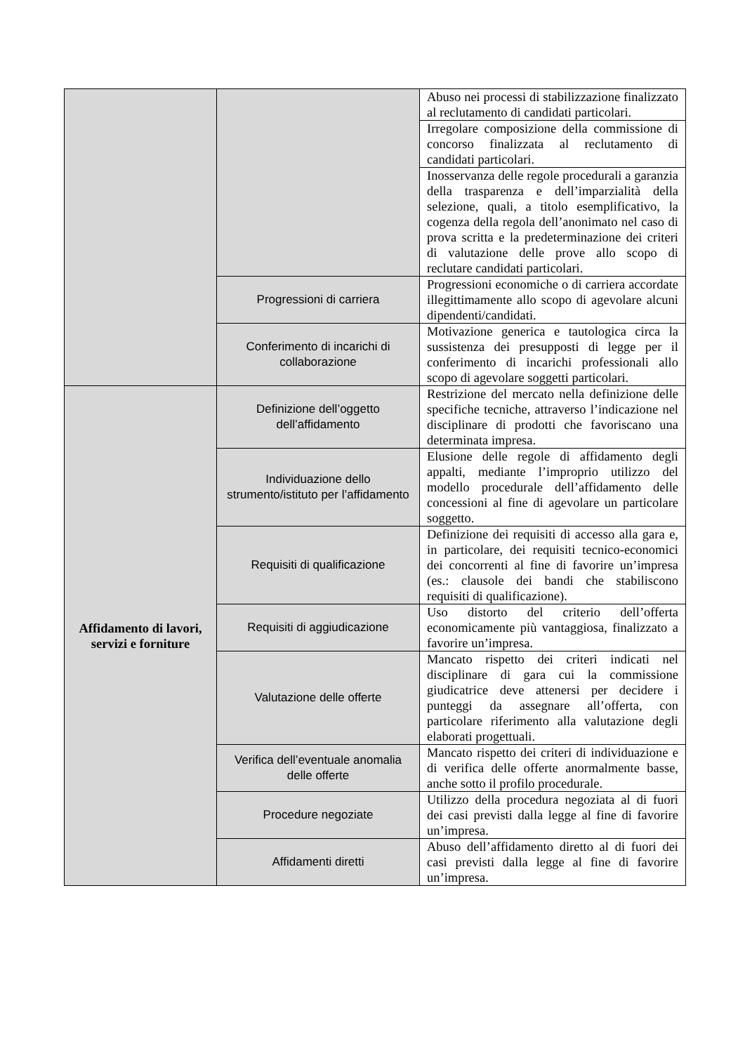| | | Abuso nei processi di stabilizzazione finalizzato al reclutamento di candidati particolari. |
| | | Irregolare composizione della commissione di concorso finalizzata al reclutamento di candidati particolari. |
| | | Inosservanza delle regole procedurali a garanzia della trasparenza e dell’imparzialità della selezione, quali, a titolo esemplificativo, la cogenza della regola dell’anonimato nel caso di prova scritta e la predeterminazione dei criteri di valutazione delle prove allo scopo di reclutare candidati particolari. |
| | Progressioni di carriera | Progressioni economiche o di carriera accordate illegittimamente allo scopo di agevolare alcuni dipendenti/candidati. |
| | Conferimento di incarichi di collaborazione | Motivazione generica e tautologica circa la sussistenza dei presupposti di legge per il conferimento di incarichi professionali allo scopo di agevolare soggetti particolari. |
| Affidamento di lavori, servizi e forniture | Definizione dell’oggetto dell’affidamento | Restrizione del mercato nella definizione delle specifiche tecniche, attraverso l’indicazione nel disciplinare di prodotti che favoriscano una determinata impresa. |
| | Individuazione dello strumento/istituto per l’affidamento | Elusione delle regole di affidamento degli appalti, mediante l’improprio utilizzo del modello procedurale dell’affidamento delle concessioni al fine di agevolare un particolare soggetto. |
| | Requisiti di qualificazione | Definizione dei requisiti di accesso alla gara e, in particolare, dei requisiti tecnico-economici dei concorrenti al fine di favorire un’impresa (es.: clausole dei bandi che stabiliscono requisiti di qualificazione). |
| | Requisiti di aggiudicazione | Uso distorto del criterio dell’offerta economicamente più vantaggiosa, finalizzato a favorire un’impresa. |
| | Valutazione delle offerte | Mancato rispetto dei criteri indicati nel disciplinare di gara cui la commissione giudicatrice deve attenersi per decidere i punteggi da assegnare all’offerta, con particolare riferimento alla valutazione degli elaborati progettuali. |
| | Verifica dell’eventuale anomalia delle offerte | Mancato rispetto dei criteri di individuazione e di verifica delle offerte anormalmente basse, anche sotto il profilo procedurale. |
| | Procedure negoziate | Utilizzo della procedura negoziata al di fuori dei casi previsti dalla legge al fine di favorire un’impresa. |
| | Affidamenti diretti | Abuso dell’affidamento diretto al di fuori dei casi previsti dalla legge al fine di favorire un’impresa. |